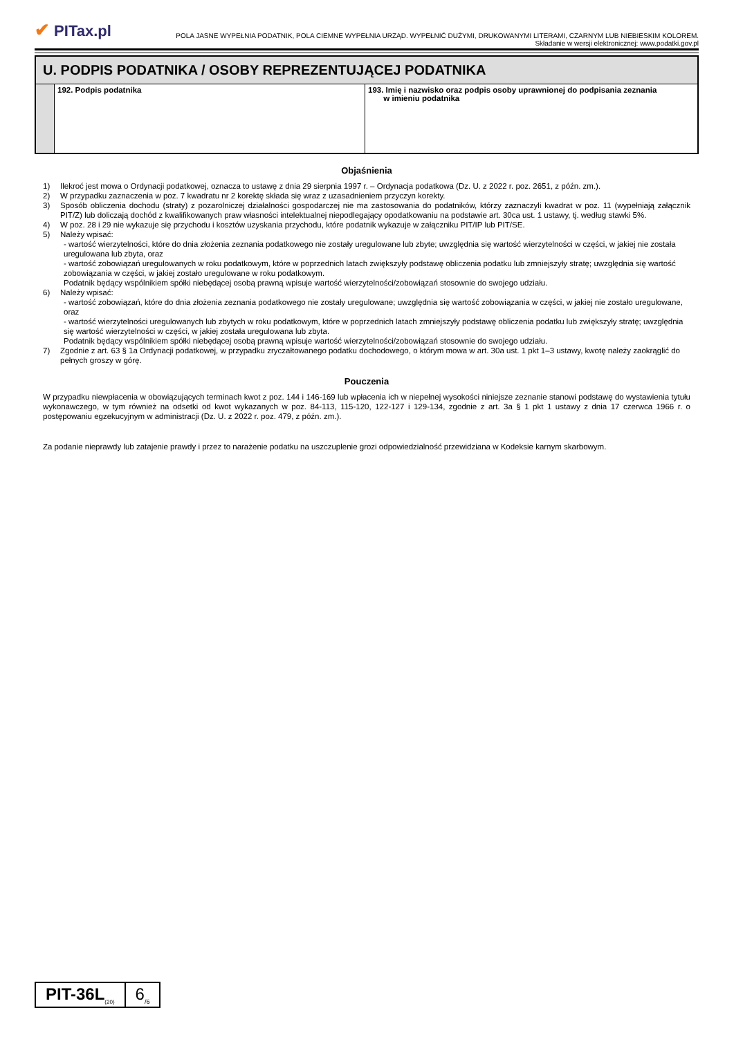✔ PITax.pl
POLA JASNE WYPEŁNIA PODATNIK, POLA CIEMNE WYPEŁNIA URZĄD. WYPEŁNIĆ DUŻYMI, DRUKOWANYMI LITERAMI, CZARNYM LUB NIEBIESKIM KOLOREM.
Składanie w wersji elektronicznej: www.podatki.gov.pl
| U. PODPIS PODATNIKA / OSOBY REPREZENTUJĄCEJ PODATNIKA | | |
| --- | --- | --- |
| | 192. Podpis podatnika | 193. Imię i nazwisko oraz podpis osoby uprawnionej do podpisania zeznania w imieniu podatnika |
Objaśnienia
1) Ilekroć jest mowa o Ordynacji podatkowej, oznacza to ustawę z dnia 29 sierpnia 1997 r. – Ordynacja podatkowa (Dz. U. z 2022 r. poz. 2651, z późn. zm.).
2) W przypadku zaznaczenia w poz. 7 kwadratu nr 2 korektę składa się wraz z uzasadnieniem przyczyn korekty.
3) Sposób obliczenia dochodu (straty) z pozarolniczej działalności gospodarczej nie ma zastosowania do podatników, którzy zaznaczyli kwadrat w poz. 11 (wypełniają załącznik PIT/Z) lub doliczają dochód z kwalifikowanych praw własności intelektualnej niepodlegający opodatkowaniu na podstawie art. 30ca ust. 1 ustawy, tj. według stawki 5%.
4) W poz. 28 i 29 nie wykazuje się przychodu i kosztów uzyskania przychodu, które podatnik wykazuje w załączniku PIT/IP lub PIT/SE.
5) Należy wpisać:
- wartość wierzytelności, które do dnia złożenia zeznania podatkowego nie zostały uregulowane lub zbyte; uwzględnia się wartość wierzytelności w części, w jakiej nie została uregulowana lub zbyta, oraz
- wartość zobowiązań uregulowanych w roku podatkowym, które w poprzednich latach zwiększyły podstawę obliczenia podatku lub zmniejszyły stratę; uwzględnia się wartość zobowiązania w części, w jakiej zostało uregulowane w roku podatkowym.
Podatnik będący wspólnikiem spółki niebędącej osobą prawną wpisuje wartość wierzytelności/zobowiązań stosownie do swojego udziału.
6) Należy wpisać:
- wartość zobowiązań, które do dnia złożenia zeznania podatkowego nie zostały uregulowane; uwzględnia się wartość zobowiązania w części, w jakiej nie zostało uregulowane, oraz
- wartość wierzytelności uregulowanych lub zbytych w roku podatkowym, które w poprzednich latach zmniejszyły podstawę obliczenia podatku lub zwiększyły stratę; uwzględnia się wartość wierzytelności w części, w jakiej została uregulowana lub zbyta.
Podatnik będący wspólnikiem spółki niebędącej osobą prawną wpisuje wartość wierzytelności/zobowiązań stosownie do swojego udziału.
7) Zgodnie z art. 63 § 1a Ordynacji podatkowej, w przypadku zryczałtowanego podatku dochodowego, o którym mowa w art. 30a ust. 1 pkt 1–3 ustawy, kwotę należy zaokrąglić do pełnych groszy w górę.
Pouczenia
W przypadku niewpłacenia w obowiązujących terminach kwot z poz. 144 i 146-169 lub wpłacenia ich w niepełnej wysokości niniejsze zeznanie stanowi podstawę do wystawienia tytułu wykonawczego, w tym również na odsetki od kwot wykazanych w poz. 84-113, 115-120, 122-127 i 129-134, zgodnie z art. 3a § 1 pkt 1 ustawy z dnia 17 czerwca 1966 r. o postępowaniu egzekucyjnym w administracji (Dz. U. z 2022 r. poz. 479, z późn. zm.).
Za podanie nieprawdy lub zatajenie prawdy i przez to narażenie podatku na uszczuplenie grozi odpowiedzialność przewidziana w Kodeksie karnym skarbowym.
| PIT-36L<sub>(20)</sub> | 6<sub>/6</sub> |